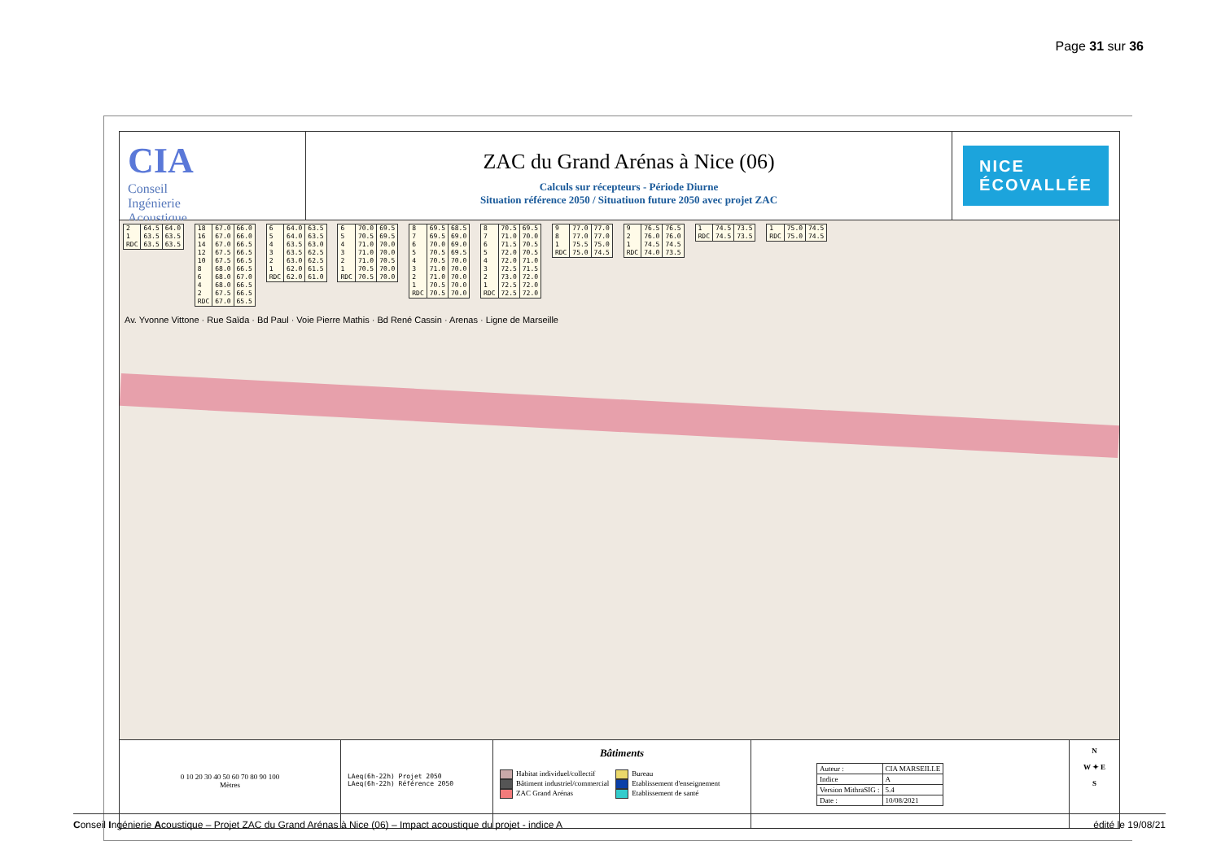Page 31 sur 36
CIA
Conseil
Ingénierie
Acoustique
ZAC du Grand Arénas à Nice (06)
Calculs sur récepteurs - Période Diurne
Situation référence 2050 / Situatiuon future 2050 avec projet ZAC
NICE
ÉCOVALLÉE
| 2 | 64.5 | 64.0 |
| 1 | 63.5 | 63.5 |
| RDC | 63.5 | 63.5 |
| 18 | 67.0 | 66.0 |
| 16 | 67.0 | 66.0 |
| 14 | 67.0 | 66.5 |
| 12 | 67.5 | 66.5 |
| 10 | 67.5 | 66.5 |
| 8 | 68.0 | 66.5 |
| 6 | 68.0 | 67.0 |
| 4 | 68.0 | 66.5 |
| 2 | 67.5 | 66.5 |
| RDC | 67.0 | 65.5 |
| 6 | 64.0 | 63.5 |
| 5 | 64.0 | 63.5 |
| 4 | 63.5 | 63.0 |
| 3 | 63.5 | 62.5 |
| 2 | 63.0 | 62.5 |
| 1 | 62.0 | 61.5 |
| RDC | 62.0 | 61.0 |
| 6 | 70.0 | 69.5 |
| 5 | 70.5 | 69.5 |
| 4 | 71.0 | 70.0 |
| 3 | 71.0 | 70.0 |
| 2 | 71.0 | 70.5 |
| 1 | 70.5 | 70.0 |
| RDC | 70.5 | 70.0 |
| 8 | 69.5 | 68.5 |
| 7 | 69.5 | 69.0 |
| 6 | 70.0 | 69.0 |
| 5 | 70.5 | 69.5 |
| 4 | 70.5 | 70.0 |
| 3 | 71.0 | 70.0 |
| 2 | 71.0 | 70.0 |
| 1 | 70.5 | 70.0 |
| RDC | 70.5 | 70.0 |
| 8 | 70.5 | 69.5 |
| 7 | 71.0 | 70.0 |
| 6 | 71.5 | 70.5 |
| 5 | 72.0 | 70.5 |
| 4 | 72.0 | 71.0 |
| 3 | 72.5 | 71.5 |
| 2 | 73.0 | 72.0 |
| 1 | 72.5 | 72.0 |
| RDC | 72.5 | 72.0 |
| 9 | 77.0 | 77.0 |
| 8 | 77.0 | 77.0 |
| 1 | 75.5 | 75.0 |
| RDC | 75.0 | 74.5 |
| 9 | 76.5 | 76.5 |
| 2 | 76.0 | 76.0 |
| 1 | 74.5 | 74.5 |
| RDC | 74.0 | 73.5 |
| 1 | 74.5 | 73.5 |
| RDC | 74.5 | 73.5 |
| 1 | 75.0 | 74.5 |
| RDC | 75.0 | 74.5 |
Av. Yvonne Vittone · Rue Saïda · Bd Paul · Voie Pierre Mathis · Bd René Cassin · Arenas · Ligne de Marseille
0 10 20 30 40 50 60 70 80 90 100
Mètres
LAeq(6h-22h) Projet 2050
LAeq(6h-22h) Référence 2050
Bâtiments
Habitat individuel/collectif
Bâtiment industriel/commercial
ZAC Grand Arénas
Bureau
Etablissement d'enseignement
Etablissement de santé
| Auteur : | CIA MARSEILLE |
| Indice | A |
| Version MithraSIG : | 5.4 |
| Date : | 10/08/2021 |
N
W ✦ E
S
Conseil Ingénierie Acoustique – Projet ZAC du Grand Arénas à Nice (06) – Impact acoustique du projet - indice A édité le 19/08/21